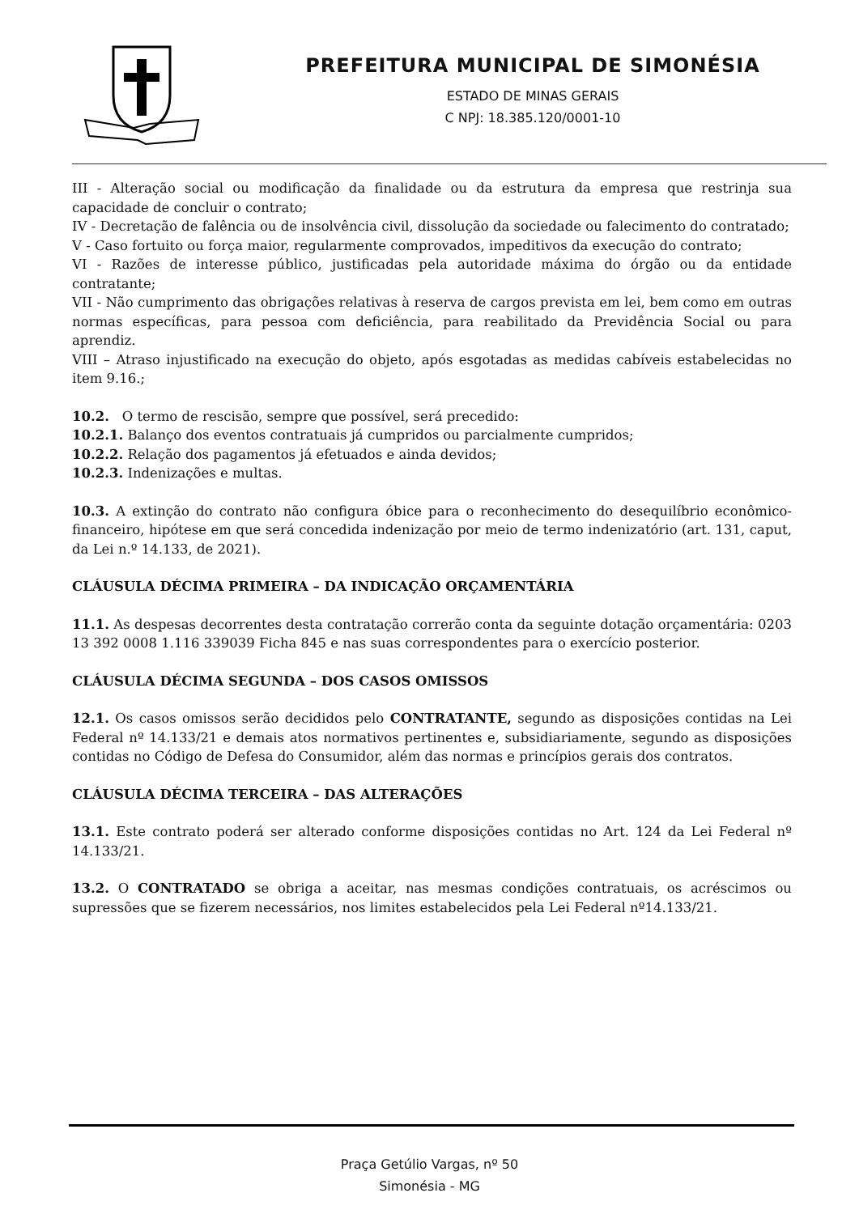PREFEITURA MUNICIPAL DE SIMONÉSIA
ESTADO DE MINAS GERAIS
C NPJ: 18.385.120/0001-10
III - Alteração social ou modificação da finalidade ou da estrutura da empresa que restrinja sua capacidade de concluir o contrato;
IV - Decretação de falência ou de insolvência civil, dissolução da sociedade ou falecimento do contratado;
V - Caso fortuito ou força maior, regularmente comprovados, impeditivos da execução do contrato;
VI - Razões de interesse público, justificadas pela autoridade máxima do órgão ou da entidade contratante;
VII - Não cumprimento das obrigações relativas à reserva de cargos prevista em lei, bem como em outras normas específicas, para pessoa com deficiência, para reabilitado da Previdência Social ou para aprendiz.
VIII – Atraso injustificado na execução do objeto, após esgotadas as medidas cabíveis estabelecidas no item 9.16.;
10.2. O termo de rescisão, sempre que possível, será precedido:
10.2.1. Balanço dos eventos contratuais já cumpridos ou parcialmente cumpridos;
10.2.2. Relação dos pagamentos já efetuados e ainda devidos;
10.2.3. Indenizações e multas.
10.3. A extinção do contrato não configura óbice para o reconhecimento do desequilíbrio econômico-financeiro, hipótese em que será concedida indenização por meio de termo indenizatório (art. 131, caput, da Lei n.º 14.133, de 2021).
CLÁUSULA DÉCIMA PRIMEIRA – DA INDICAÇÃO ORÇAMENTÁRIA
11.1. As despesas decorrentes desta contratação correrão conta da seguinte dotação orçamentária: 0203 13 392 0008 1.116 339039 Ficha 845 e nas suas correspondentes para o exercício posterior.
CLÁUSULA DÉCIMA SEGUNDA – DOS CASOS OMISSOS
12.1. Os casos omissos serão decididos pelo CONTRATANTE, segundo as disposições contidas na Lei Federal nº 14.133/21 e demais atos normativos pertinentes e, subsidiariamente, segundo as disposições contidas no Código de Defesa do Consumidor, além das normas e princípios gerais dos contratos.
CLÁUSULA DÉCIMA TERCEIRA – DAS ALTERAÇÕES
13.1. Este contrato poderá ser alterado conforme disposições contidas no Art. 124 da Lei Federal nº 14.133/21.
13.2. O CONTRATADO se obriga a aceitar, nas mesmas condições contratuais, os acréscimos ou supressões que se fizerem necessários, nos limites estabelecidos pela Lei Federal nº14.133/21.
Praça Getúlio Vargas, nº 50
Simonésia - MG